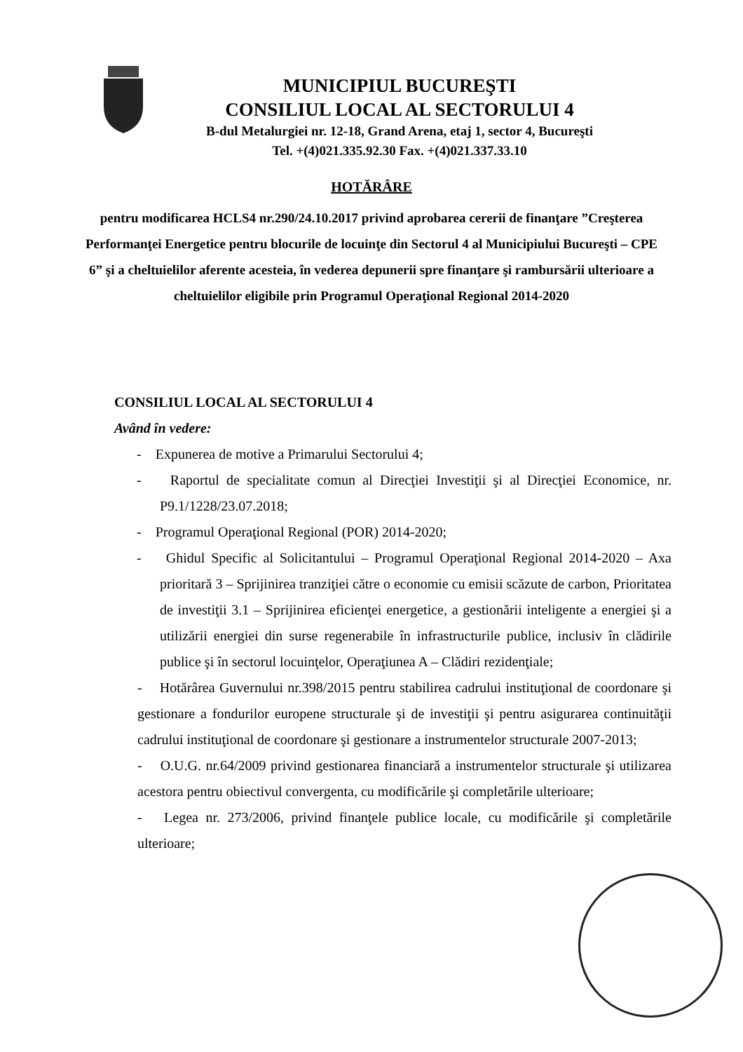MUNICIPIUL BUCUREŞTI
CONSILIUL LOCAL AL SECTORULUI 4
B-dul Metalurgiei nr. 12-18, Grand Arena, etaj 1, sector 4, Bucureşti
Tel. +(4)021.335.92.30 Fax. +(4)021.337.33.10
HOTĂRÂRE
pentru modificarea HCLS4 nr.290/24.10.2017 privind aprobarea cererii de finanţare ”Creşterea Performanţei Energetice pentru blocurile de locuinţe din Sectorul 4 al Municipiului Bucureşti – CPE 6” şi a cheltuielilor aferente acesteia, în vederea depunerii spre finanţare şi rambursării ulterioare a cheltuielilor eligibile prin Programul Operaţional Regional 2014-2020
CONSILIUL LOCAL AL SECTORULUI 4
Având în vedere:
- Expunerea de motive a Primarului Sectorului 4;
- Raportul de specialitate comun al Direcţiei Investiţii şi al Direcţiei Economice, nr. P9.1/1228/23.07.2018;
- Programul Operaţional Regional (POR) 2014-2020;
- Ghidul Specific al Solicitantului – Programul Operaţional Regional 2014-2020 – Axa prioritară 3 – Sprijinirea tranziţiei către o economie cu emisii scăzute de carbon, Prioritatea de investiţii 3.1 – Sprijinirea eficienţei energetice, a gestionării inteligente a energiei şi a utilizării energiei din surse regenerabile în infrastructurile publice, inclusiv în clădirile publice şi în sectorul locuinţelor, Operaţiunea A – Clădiri rezidenţiale;
- Hotărârea Guvernului nr.398/2015 pentru stabilirea cadrului instituţional de coordonare şi gestionare a fondurilor europene structurale şi de investiţii şi pentru asigurarea continuităţii cadrului instituţional de coordonare şi gestionare a instrumentelor structurale 2007-2013;
- O.U.G. nr.64/2009 privind gestionarea financiară a instrumentelor structurale şi utilizarea acestora pentru obiectivul convergenta, cu modificările şi completările ulterioare;
- Legea nr. 273/2006, privind finanţele publice locale, cu modificările şi completările ulterioare;